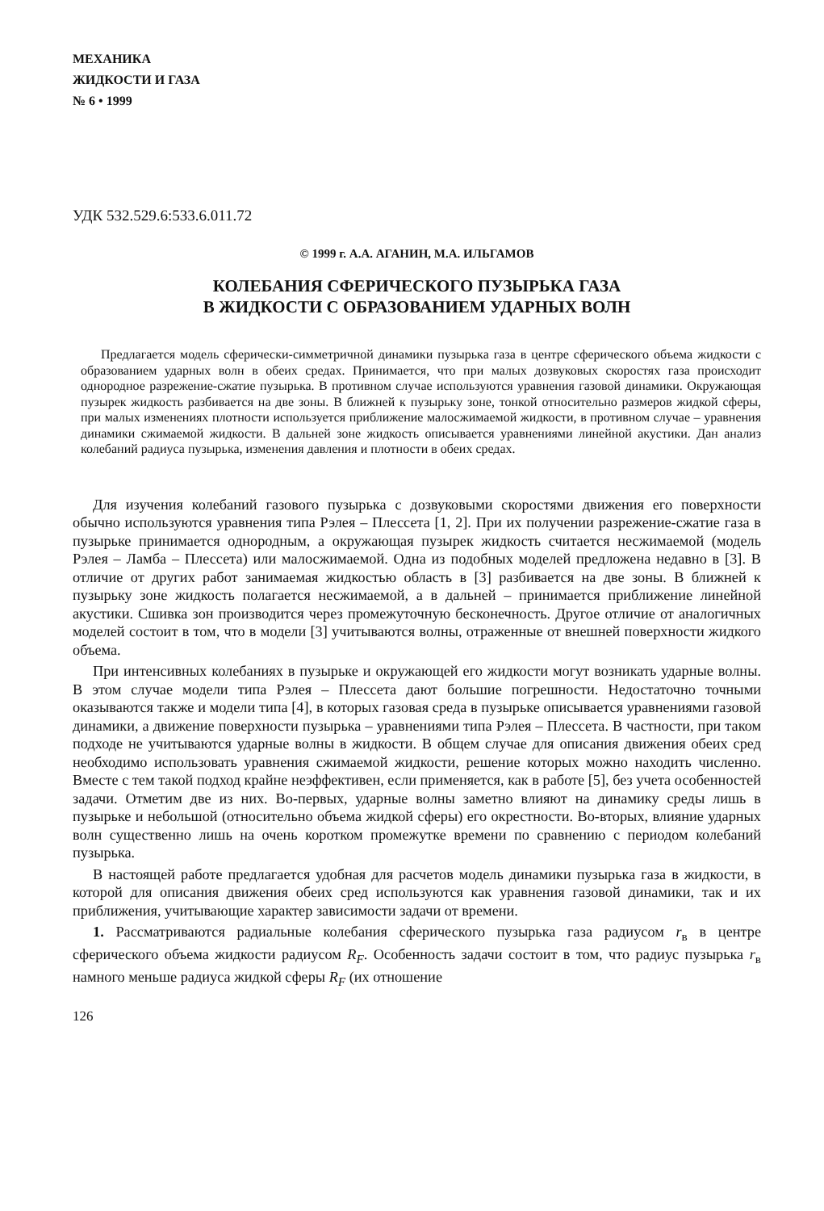МЕХАНИКА
ЖИДКОСТИ И ГАЗА
№ 6 • 1999
УДК 532.529.6:533.6.011.72
© 1999 г. А.А. АГАНИН, М.А. ИЛЬГАМОВ
КОЛЕБАНИЯ СФЕРИЧЕСКОГО ПУЗЫРЬКА ГАЗА
В ЖИДКОСТИ С ОБРАЗОВАНИЕМ УДАРНЫХ ВОЛН
Предлагается модель сферически-симметричной динамики пузырька газа в центре сферического объема жидкости с образованием ударных волн в обеих средах. Принимается, что при малых дозвуковых скоростях газа происходит однородное разрежение-сжатие пузырька. В противном случае используются уравнения газовой динамики. Окружающая пузырек жидкость разбивается на две зоны. В ближней к пузырьку зоне, тонкой относительно размеров жидкой сферы, при малых изменениях плотности используется приближение малосжимаемой жидкости, в противном случае – уравнения динамики сжимаемой жидкости. В дальней зоне жидкость описывается уравнениями линейной акустики. Дан анализ колебаний радиуса пузырька, изменения давления и плотности в обеих средах.
Для изучения колебаний газового пузырька с дозвуковыми скоростями движения его поверхности обычно используются уравнения типа Рэлея – Плессета [1, 2]. При их получении разрежение-сжатие газа в пузырьке принимается однородным, а окружающая пузырек жидкость считается несжимаемой (модель Рэлея – Ламба – Плессета) или малосжимаемой. Одна из подобных моделей предложена недавно в [3]. В отличие от других работ занимаемая жидкостью область в [3] разбивается на две зоны. В ближней к пузырьку зоне жидкость полагается несжимаемой, а в дальней – принимается приближение линейной акустики. Сшивка зон производится через промежуточную бесконечность. Другое отличие от аналогичных моделей состоит в том, что в модели [3] учитываются волны, отраженные от внешней поверхности жидкого объема.
При интенсивных колебаниях в пузырьке и окружающей его жидкости могут возникать ударные волны. В этом случае модели типа Рэлея – Плессета дают большие погрешности. Недостаточно точными оказываются также и модели типа [4], в которых газовая среда в пузырьке описывается уравнениями газовой динамики, а движение поверхности пузырька – уравнениями типа Рэлея – Плессета. В частности, при таком подходе не учитываются ударные волны в жидкости. В общем случае для описания движения обеих сред необходимо использовать уравнения сжимаемой жидкости, решение которых можно находить численно. Вместе с тем такой подход крайне неэффективен, если применяется, как в работе [5], без учета особенностей задачи. Отметим две из них. Во-первых, ударные волны заметно влияют на динамику среды лишь в пузырьке и небольшой (относительно объема жидкой сферы) его окрестности. Во-вторых, влияние ударных волн существенно лишь на очень коротком промежутке времени по сравнению с периодом колебаний пузырька.
В настоящей работе предлагается удобная для расчетов модель динамики пузырька газа в жидкости, в которой для описания движения обеих сред используются как уравнения газовой динамики, так и их приближения, учитывающие характер зависимости задачи от времени.
1. Рассматриваются радиальные колебания сферического пузырька газа радиусом r<sub>в</sub> в центре сферического объема жидкости радиусом R<sub>F</sub>. Особенность задачи состоит в том, что радиус пузырька r<sub>в</sub> намного меньше радиуса жидкой сферы R<sub>F</sub> (их отношение
126